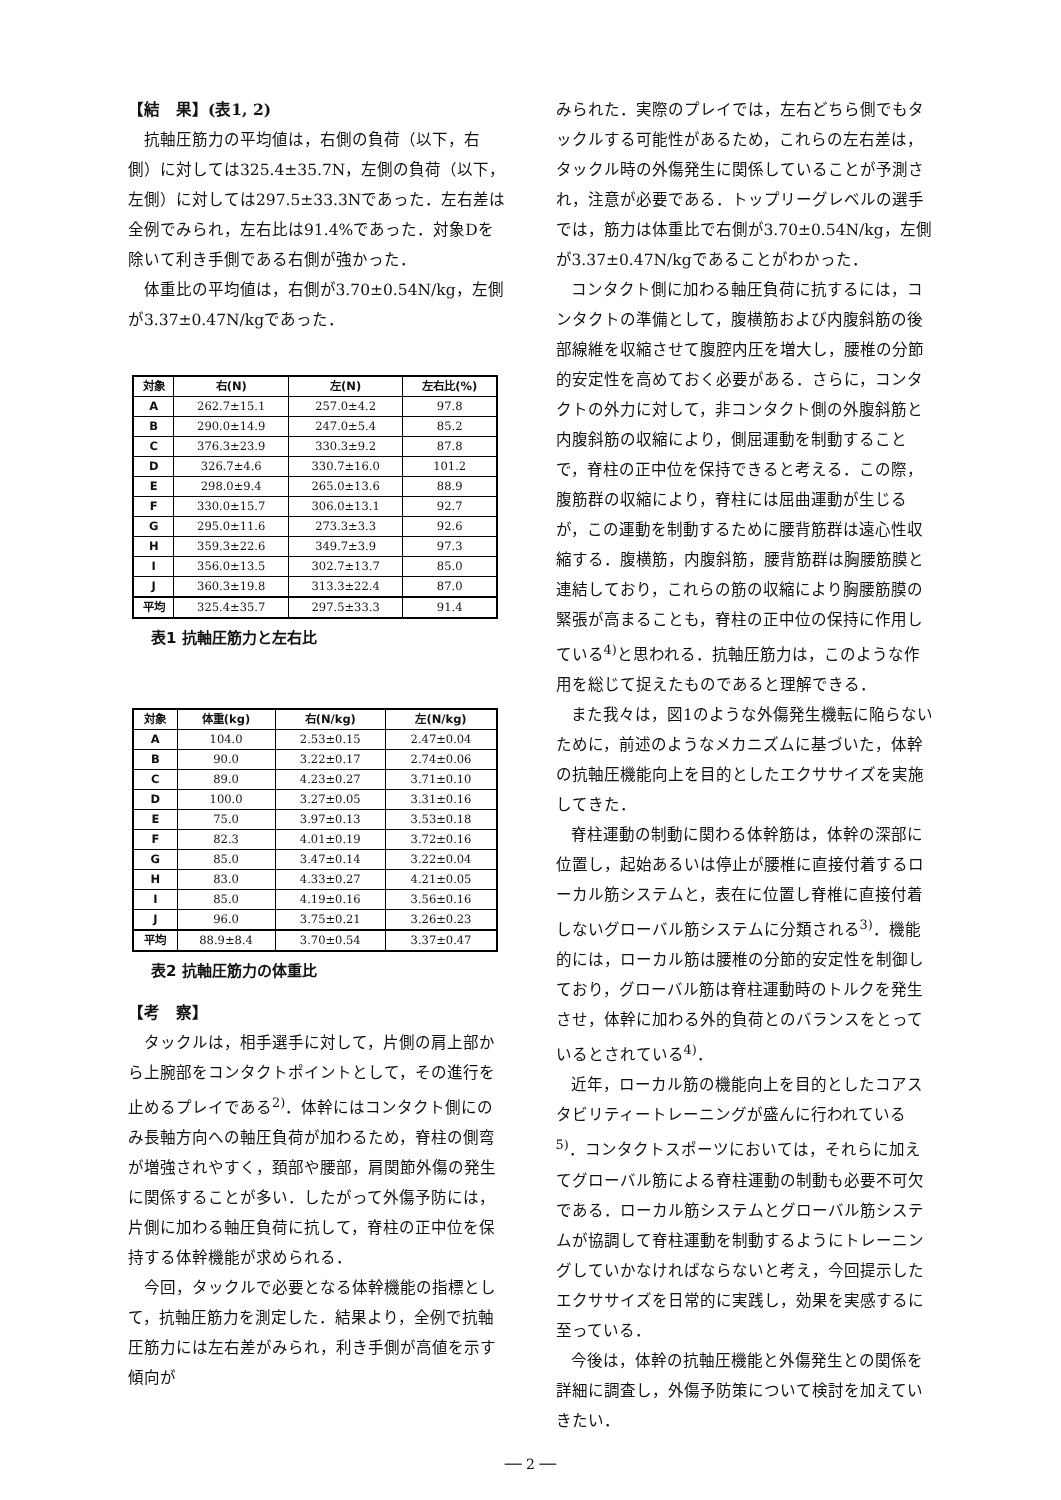【結　果】(表1, 2)
抗軸圧筋力の平均値は，右側の負荷（以下，右側）に対しては325.4±35.7N，左側の負荷（以下，左側）に対しては297.5±33.3Nであった．左右差は全例でみられ，左右比は91.4%であった．対象Dを除いて利き手側である右側が強かった．
体重比の平均値は，右側が3.70±0.54N/kg，左側が3.37±0.47N/kgであった．
| 対象 | 右(N) | 左(N) | 左右比(%) |
| --- | --- | --- | --- |
| A | 262.7±15.1 | 257.0±4.2 | 97.8 |
| B | 290.0±14.9 | 247.0±5.4 | 85.2 |
| C | 376.3±23.9 | 330.3±9.2 | 87.8 |
| D | 326.7±4.6 | 330.7±16.0 | 101.2 |
| E | 298.0±9.4 | 265.0±13.6 | 88.9 |
| F | 330.0±15.7 | 306.0±13.1 | 92.7 |
| G | 295.0±11.6 | 273.3±3.3 | 92.6 |
| H | 359.3±22.6 | 349.7±3.9 | 97.3 |
| I | 356.0±13.5 | 302.7±13.7 | 85.0 |
| J | 360.3±19.8 | 313.3±22.4 | 87.0 |
| 平均 | 325.4±35.7 | 297.5±33.3 | 91.4 |
表1 抗軸圧筋力と左右比
| 対象 | 体重(kg) | 右(N/kg) | 左(N/kg) |
| --- | --- | --- | --- |
| A | 104.0 | 2.53±0.15 | 2.47±0.04 |
| B | 90.0 | 3.22±0.17 | 2.74±0.06 |
| C | 89.0 | 4.23±0.27 | 3.71±0.10 |
| D | 100.0 | 3.27±0.05 | 3.31±0.16 |
| E | 75.0 | 3.97±0.13 | 3.53±0.18 |
| F | 82.3 | 4.01±0.19 | 3.72±0.16 |
| G | 85.0 | 3.47±0.14 | 3.22±0.04 |
| H | 83.0 | 4.33±0.27 | 4.21±0.05 |
| I | 85.0 | 4.19±0.16 | 3.56±0.16 |
| J | 96.0 | 3.75±0.21 | 3.26±0.23 |
| 平均 | 88.9±8.4 | 3.70±0.54 | 3.37±0.47 |
表2 抗軸圧筋力の体重比
【考　察】
タックルは，相手選手に対して，片側の肩上部から上腕部をコンタクトポイントとして，その進行を止めるプレイである<sup>2)</sup>．体幹にはコンタクト側にのみ長軸方向への軸圧負荷が加わるため，脊柱の側弯が増強されやすく，頚部や腰部，肩関節外傷の発生に関係することが多い．したがって外傷予防には，片側に加わる軸圧負荷に抗して，脊柱の正中位を保持する体幹機能が求められる．
今回，タックルで必要となる体幹機能の指標として，抗軸圧筋力を測定した．結果より，全例で抗軸圧筋力には左右差がみられ，利き手側が高値を示す傾向が
みられた．実際のプレイでは，左右どちら側でもタックルする可能性があるため，これらの左右差は，タックル時の外傷発生に関係していることが予測され，注意が必要である．トップリーグレベルの選手では，筋力は体重比で右側が3.70±0.54N/kg，左側が3.37±0.47N/kgであることがわかった．
コンタクト側に加わる軸圧負荷に抗するには，コンタクトの準備として，腹横筋および内腹斜筋の後部線維を収縮させて腹腔内圧を増大し，腰椎の分節的安定性を高めておく必要がある．さらに，コンタクトの外力に対して，非コンタクト側の外腹斜筋と内腹斜筋の収縮により，側屈運動を制動することで，脊柱の正中位を保持できると考える．この際，腹筋群の収縮により，脊柱には屈曲運動が生じるが，この運動を制動するために腰背筋群は遠心性収縮する．腹横筋，内腹斜筋，腰背筋群は胸腰筋膜と連結しており，これらの筋の収縮により胸腰筋膜の緊張が高まることも，脊柱の正中位の保持に作用している<sup>4)</sup>と思われる．抗軸圧筋力は，このような作用を総じて捉えたものであると理解できる．
また我々は，図1のような外傷発生機転に陥らないために，前述のようなメカニズムに基づいた，体幹の抗軸圧機能向上を目的としたエクササイズを実施してきた．
脊柱運動の制動に関わる体幹筋は，体幹の深部に位置し，起始あるいは停止が腰椎に直接付着するローカル筋システムと，表在に位置し脊椎に直接付着しないグローバル筋システムに分類される<sup>3)</sup>．機能的には，ローカル筋は腰椎の分節的安定性を制御しており，グローバル筋は脊柱運動時のトルクを発生させ，体幹に加わる外的負荷とのバランスをとっているとされている<sup>4)</sup>．
近年，ローカル筋の機能向上を目的としたコアスタビリティートレーニングが盛んに行われている<sup>5)</sup>．コンタクトスポーツにおいては，それらに加えてグローバル筋による脊柱運動の制動も必要不可欠である．ローカル筋システムとグローバル筋システムが協調して脊柱運動を制動するようにトレーニングしていかなければならないと考え，今回提示したエクササイズを日常的に実践し，効果を実感するに至っている．
今後は，体幹の抗軸圧機能と外傷発生との関係を詳細に調査し，外傷予防策について検討を加えていきたい．
── 2 ──